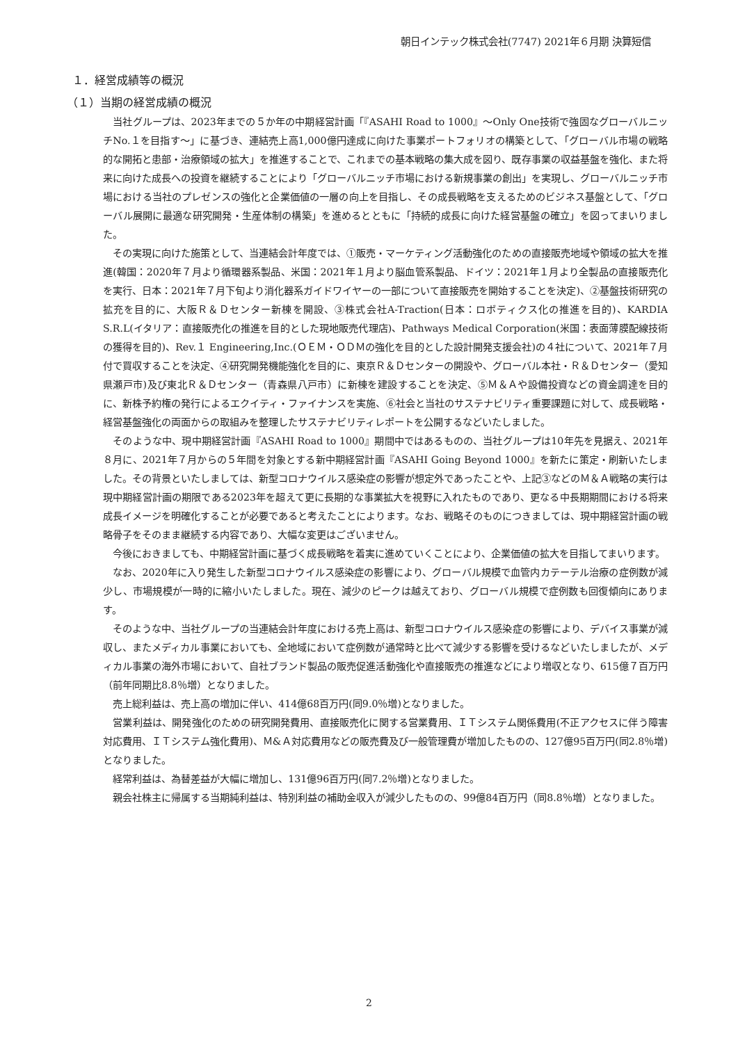朝日インテック株式会社(7747) 2021年６月期 決算短信
１．経営成績等の概況
（１）当期の経営成績の概況
当社グループは、2023年までの５か年の中期経営計画「『ASAHI Road to 1000』～Only One技術で強固なグローバルニッチNo.１を目指す～」に基づき、連結売上高1,000億円達成に向けた事業ポートフォリオの構築として、「グローバル市場の戦略的な開拓と患部・治療領域の拡大」を推進することで、これまでの基本戦略の集大成を図り、既存事業の収益基盤を強化、また将来に向けた成長への投資を継続することにより「グローバルニッチ市場における新規事業の創出」を実現し、グローバルニッチ市場における当社のプレゼンスの強化と企業価値の一層の向上を目指し、その成長戦略を支えるためのビジネス基盤として、「グローバル展開に最適な研究開発・生産体制の構築」を進めるとともに「持続的成長に向けた経営基盤の確立」を図ってまいりました。
その実現に向けた施策として、当連結会計年度では、①販売・マーケティング活動強化のための直接販売地域や領域の拡大を推進(韓国：2020年７月より循環器系製品、米国：2021年１月より脳血管系製品、ドイツ：2021年１月より全製品の直接販売化を実行、日本：2021年７月下旬より消化器系ガイドワイヤーの一部について直接販売を開始することを決定)、②基盤技術研究の拡充を目的に、大阪Ｒ＆Ｄセンター新棟を開設、③株式会社A-Traction(日本：ロボティクス化の推進を目的)、KARDIA S.R.L(イタリア：直接販売化の推進を目的とした現地販売代理店)、Pathways Medical Corporation(米国：表面薄膜配線技術の獲得を目的)、Rev.１ Engineering,Inc.(ＯＥＭ・ＯＤＭの強化を目的とした設計開発支援会社)の４社について、2021年７月付で買収することを決定、④研究開発機能強化を目的に、東京Ｒ＆Ｄセンターの開設や、グローバル本社・Ｒ＆Ｄセンター（愛知県瀬戸市)及び東北Ｒ＆Ｄセンター（青森県八戸市）に新棟を建設することを決定、⑤Ｍ＆Ａや設備投資などの資金調達を目的に、新株予約権の発行によるエクイティ・ファイナンスを実施、⑥社会と当社のサステナビリティ重要課題に対して、成長戦略・経営基盤強化の両面からの取組みを整理したサステナビリティレポートを公開するなどいたしました。
そのような中、現中期経営計画『ASAHI Road to 1000』期間中ではあるものの、当社グループは10年先を見据え、2021年８月に、2021年７月からの５年間を対象とする新中期経営計画『ASAHI Going Beyond 1000』を新たに策定・刷新いたしました。その背景といたしましては、新型コロナウイルス感染症の影響が想定外であったことや、上記③などのＭ＆Ａ戦略の実行は現中期経営計画の期限である2023年を超えて更に長期的な事業拡大を視野に入れたものであり、更なる中長期期間における将来成長イメージを明確化することが必要であると考えたことによります。なお、戦略そのものにつきましては、現中期経営計画の戦略骨子をそのまま継続する内容であり、大幅な変更はございません。
今後におきましても、中期経営計画に基づく成長戦略を着実に進めていくことにより、企業価値の拡大を目指してまいります。
なお、2020年に入り発生した新型コロナウイルス感染症の影響により、グローバル規模で血管内カテーテル治療の症例数が減少し、市場規模が一時的に縮小いたしました。現在、減少のピークは越えており、グローバル規模で症例数も回復傾向にあります。
そのような中、当社グループの当連結会計年度における売上高は、新型コロナウイルス感染症の影響により、デバイス事業が減収し、またメディカル事業においても、全地域において症例数が通常時と比べて減少する影響を受けるなどいたしましたが、メディカル事業の海外市場において、自社ブランド製品の販売促進活動強化や直接販売の推進などにより増収となり、615億７百万円（前年同期比8.8％増）となりました。
売上総利益は、売上高の増加に伴い、414億68百万円(同9.0％増)となりました。
営業利益は、開発強化のための研究開発費用、直接販売化に関する営業費用、ＩＴシステム関係費用(不正アクセスに伴う障害対応費用、ＩＴシステム強化費用)、Ｍ&Ａ対応費用などの販売費及び一般管理費が増加したものの、127億95百万円(同2.8％増)となりました。
経常利益は、為替差益が大幅に増加し、131億96百万円(同7.2％増)となりました。
親会社株主に帰属する当期純利益は、特別利益の補助金収入が減少したものの、99億84百万円（同8.8％増）となりました。
2